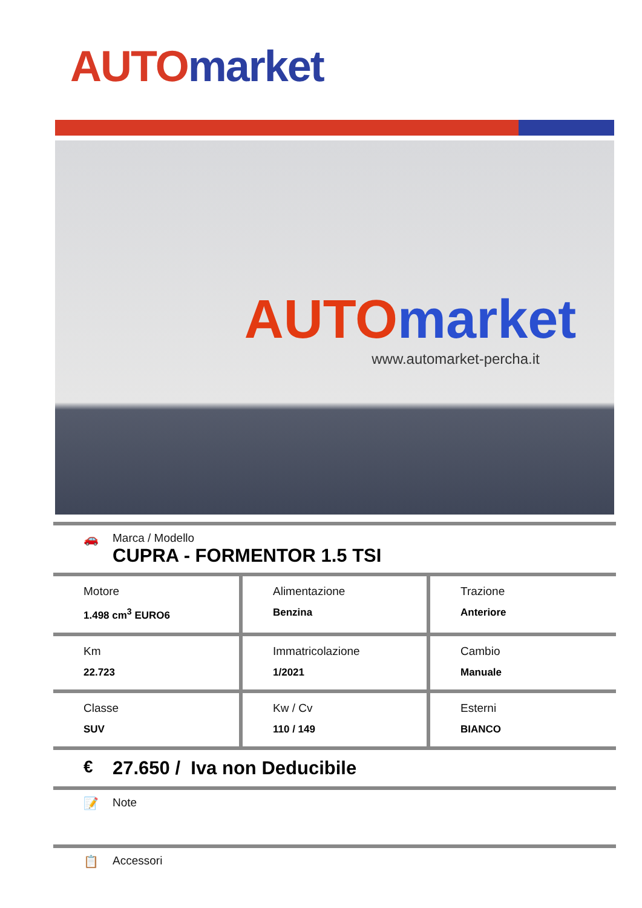AUTO market
AUTO market
www.automarket-percha.it
🚗 Marca / Modello
CUPRA - FORMENTOR 1.5 TSI
| Motore 1.498 cm<sup>3</sup> EURO6 | Alimentazione Benzina | Trazione Anteriore |
| Km 22.723 | Immatricolazione 1/2021 | Cambio Manuale |
| Classe SUV | Kw / Cv 110 / 149 | Esterni BIANCO |
€ 27.650 / Iva non Deducibile
📝 Note
📋 Accessori